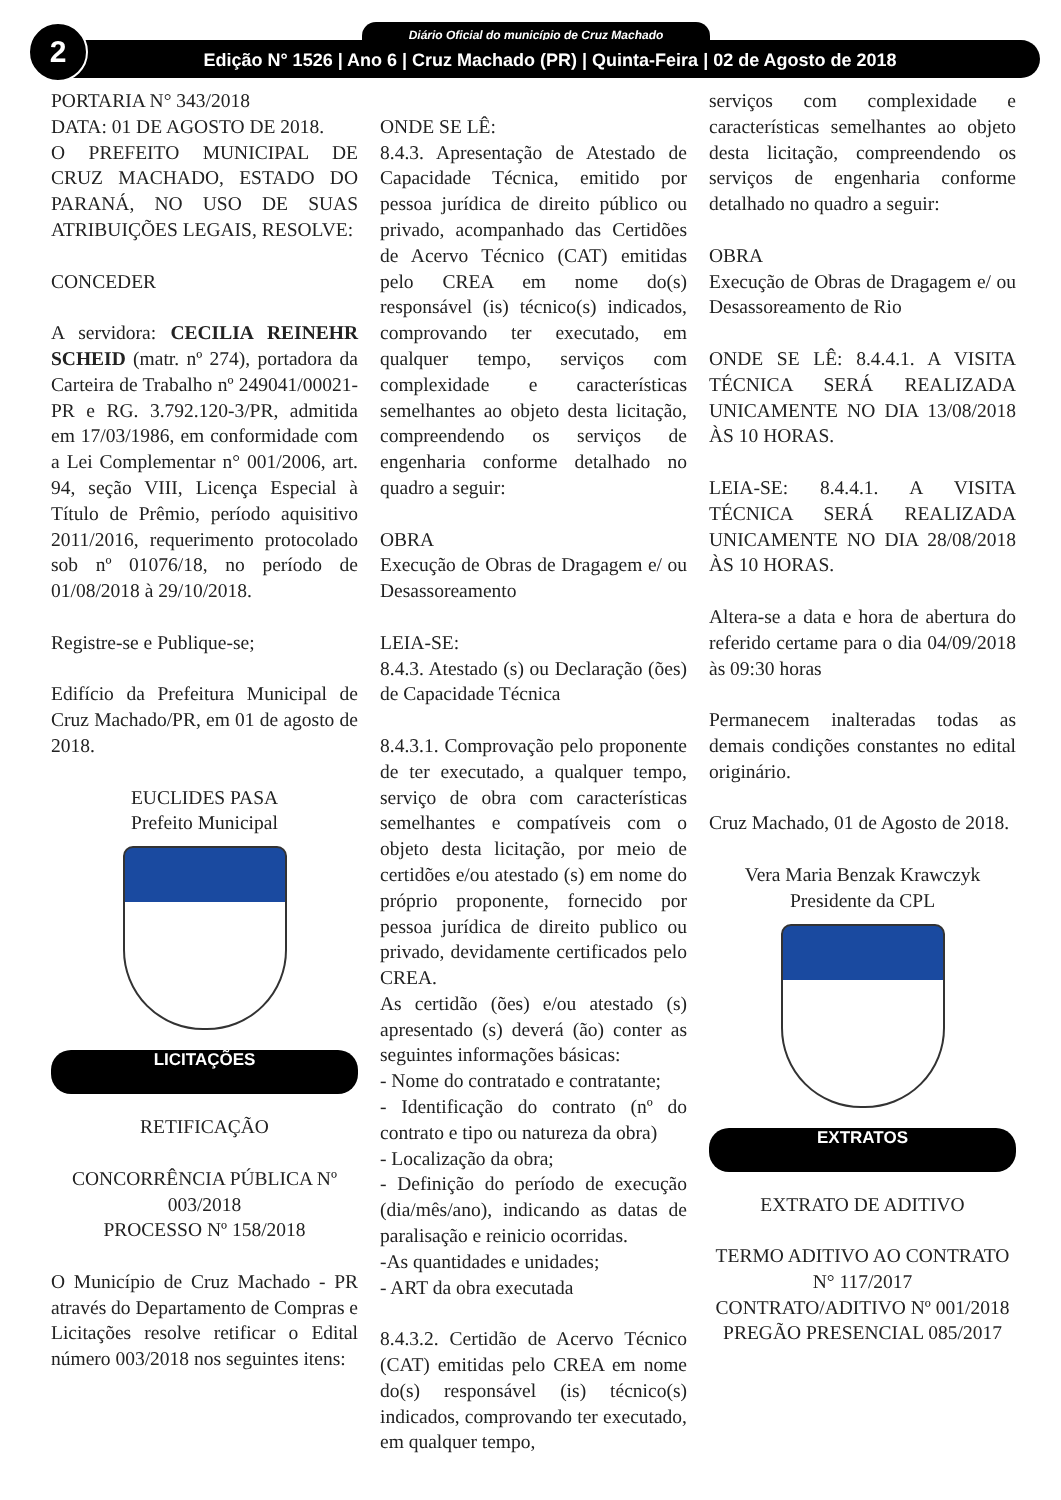Diário Oficial do município de Cruz Machado
Edição N° 1526 | Ano 6 | Cruz Machado (PR) | Quinta-Feira | 02 de Agosto de 2018
2
PORTARIA N° 343/2018
DATA: 01 DE AGOSTO DE 2018.
O PREFEITO MUNICIPAL DE CRUZ MACHADO, ESTADO DO PARANÁ, NO USO DE SUAS ATRIBUIÇÕES LEGAIS, RESOLVE:
CONCEDER
A servidora: CECILIA REINEHR SCHEID (matr. nº 274), portadora da Carteira de Trabalho nº 249041/00021-PR e RG. 3.792.120-3/PR, admitida em 17/03/1986, em conformidade com a Lei Complementar n° 001/2006, art. 94, seção VIII, Licença Especial à Título de Prêmio, período aquisitivo 2011/2016, requerimento protocolado sob nº 01076/18, no período de 01/08/2018 à 29/10/2018.
Registre-se e Publique-se;
Edifício da Prefeitura Municipal de Cruz Machado/PR, em 01 de agosto de 2018.
EUCLIDES PASA
Prefeito Municipal
LICITAÇÕES
RETIFICAÇÃO
CONCORRÊNCIA PÚBLICA Nº 003/2018
PROCESSO Nº 158/2018
O Município de Cruz Machado - PR através do Departamento de Compras e Licitações resolve retificar o Edital número 003/2018 nos seguintes itens:
ONDE SE LÊ:
8.4.3. Apresentação de Atestado de Capacidade Técnica, emitido por pessoa jurídica de direito público ou privado, acompanhado das Certidões de Acervo Técnico (CAT) emitidas pelo CREA em nome do(s) responsável (is) técnico(s) indicados, comprovando ter executado, em qualquer tempo, serviços com complexidade e características semelhantes ao objeto desta licitação, compreendendo os serviços de engenharia conforme detalhado no quadro a seguir:
OBRA
Execução de Obras de Dragagem e/ ou Desassoreamento
LEIA-SE:
8.4.3. Atestado (s) ou Declaração (ões) de Capacidade Técnica
8.4.3.1. Comprovação pelo proponente de ter executado, a qualquer tempo, serviço de obra com características semelhantes e compatíveis com o objeto desta licitação, por meio de certidões e/ou atestado (s) em nome do próprio proponente, fornecido por pessoa jurídica de direito publico ou privado, devidamente certificados pelo CREA.
As certidão (ões) e/ou atestado (s) apresentado (s) deverá (ão) conter as seguintes informações básicas:
- Nome do contratado e contratante;
- Identificação do contrato (nº do contrato e tipo ou natureza da obra)
- Localização da obra;
- Definição do período de execução (dia/mês/ano), indicando as datas de paralisação e reinicio ocorridas.
-As quantidades e unidades;
- ART da obra executada
8.4.3.2. Certidão de Acervo Técnico (CAT) emitidas pelo CREA em nome do(s) responsável (is) técnico(s) indicados, comprovando ter executado, em qualquer tempo,
serviços com complexidade e características semelhantes ao objeto desta licitação, compreendendo os serviços de engenharia conforme detalhado no quadro a seguir:
OBRA
Execução de Obras de Dragagem e/ ou Desassoreamento de Rio
ONDE SE LÊ: 8.4.4.1. A VISITA TÉCNICA SERÁ REALIZADA UNICAMENTE NO DIA 13/08/2018 ÀS 10 HORAS.
LEIA-SE: 8.4.4.1. A VISITA TÉCNICA SERÁ REALIZADA UNICAMENTE NO DIA 28/08/2018 ÀS 10 HORAS.
Altera-se a data e hora de abertura do referido certame para o dia 04/09/2018 às 09:30 horas
Permanecem inalteradas todas as demais condições constantes no edital originário.
Cruz Machado, 01 de Agosto de 2018.
Vera Maria Benzak Krawczyk
Presidente da CPL
EXTRATOS
EXTRATO DE ADITIVO
TERMO ADITIVO AO CONTRATO N° 117/2017
CONTRATO/ADITIVO Nº 001/2018
PREGÃO PRESENCIAL 085/2017